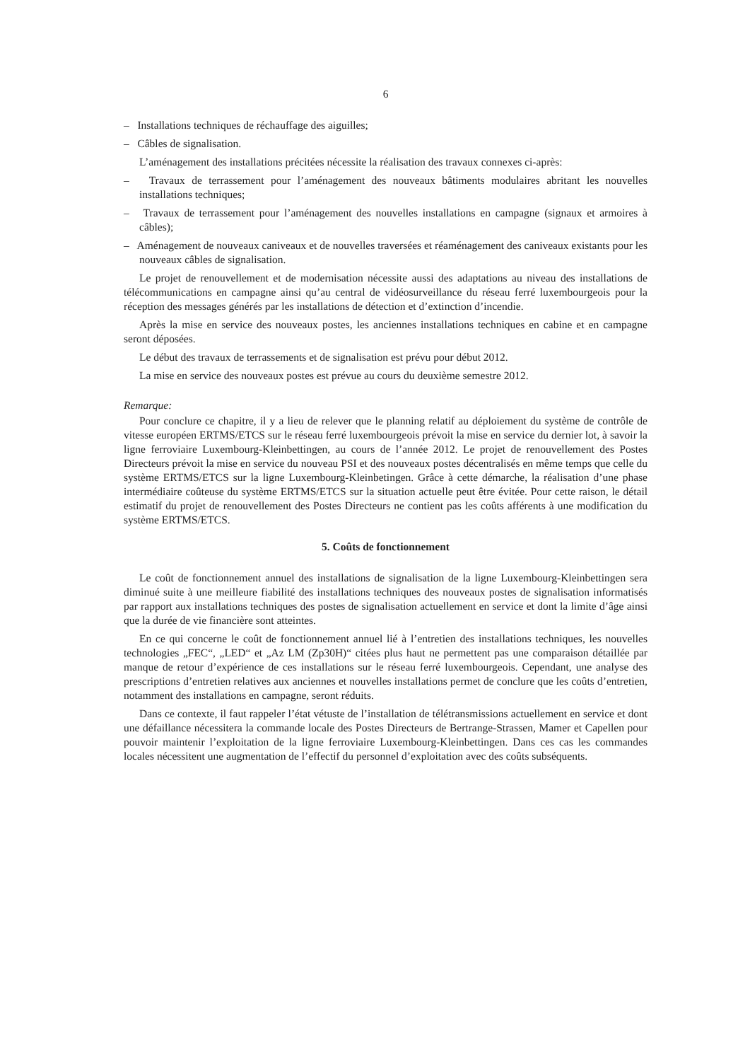6
– Installations techniques de réchauffage des aiguilles;
– Câbles de signalisation.
L’aménagement des installations précitées nécessite la réalisation des travaux connexes ci-après:
– Travaux de terrassement pour l’aménagement des nouveaux bâtiments modulaires abritant les nouvelles installations techniques;
– Travaux de terrassement pour l’aménagement des nouvelles installations en campagne (signaux et armoires à câbles);
– Aménagement de nouveaux caniveaux et de nouvelles traversées et réaménagement des caniveaux existants pour les nouveaux câbles de signalisation.
Le projet de renouvellement et de modernisation nécessite aussi des adaptations au niveau des installations de télécommunications en campagne ainsi qu’au central de vidéosurveillance du réseau ferré luxembourgeois pour la réception des messages générés par les installations de détection et d’extinction d’incendie.
Après la mise en service des nouveaux postes, les anciennes installations techniques en cabine et en campagne seront déposées.
Le début des travaux de terrassements et de signalisation est prévu pour début 2012.
La mise en service des nouveaux postes est prévue au cours du deuxième semestre 2012.
Remarque:
Pour conclure ce chapitre, il y a lieu de relever que le planning relatif au déploiement du système de contrôle de vitesse européen ERTMS/ETCS sur le réseau ferré luxembourgeois prévoit la mise en service du dernier lot, à savoir la ligne ferroviaire Luxembourg-Kleinbettingen, au cours de l’année 2012. Le projet de renouvellement des Postes Directeurs prévoit la mise en service du nouveau PSI et des nouveaux postes décentralisés en même temps que celle du système ERTMS/ETCS sur la ligne Luxembourg-Kleinbetingen. Grâce à cette démarche, la réalisation d’une phase intermédiaire coûteuse du système ERTMS/ETCS sur la situation actuelle peut être évitée. Pour cette raison, le détail estimatif du projet de renouvellement des Postes Directeurs ne contient pas les coûts afférents à une modification du système ERTMS/ETCS.
5. Coûts de fonctionnement
Le coût de fonctionnement annuel des installations de signalisation de la ligne Luxembourg-Kleinbettingen sera diminué suite à une meilleure fiabilité des installations techniques des nouveaux postes de signalisation informatisés par rapport aux installations techniques des postes de signalisation actuellement en service et dont la limite d’âge ainsi que la durée de vie financière sont atteintes.
En ce qui concerne le coût de fonctionnement annuel lié à l’entretien des installations techniques, les nouvelles technologies „FEC“, „LED“ et „Az LM (Zp30H)“ citées plus haut ne permettent pas une comparaison détaillée par manque de retour d’expérience de ces installations sur le réseau ferré luxembourgeois. Cependant, une analyse des prescriptions d’entretien relatives aux anciennes et nouvelles installations permet de conclure que les coûts d’entretien, notamment des installations en campagne, seront réduits.
Dans ce contexte, il faut rappeler l’état vétuste de l’installation de télétransmissions actuellement en service et dont une défaillance nécessitera la commande locale des Postes Directeurs de Bertrange-Strassen, Mamer et Capellen pour pouvoir maintenir l’exploitation de la ligne ferroviaire Luxembourg-Kleinbettingen. Dans ces cas les commandes locales nécessitent une augmentation de l’effectif du personnel d’exploitation avec des coûts subséquents.